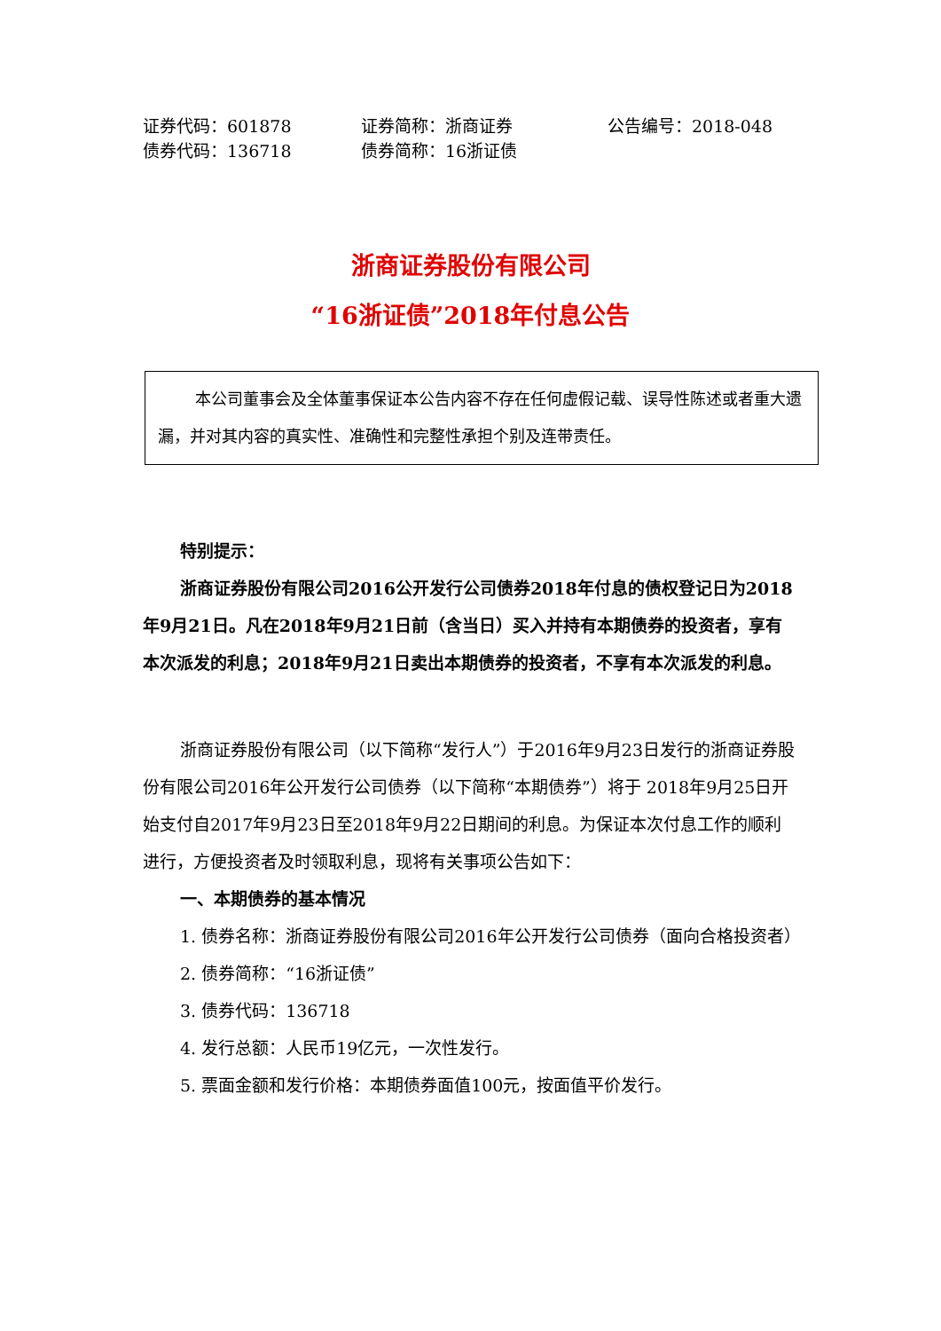证券代码：601878 证券简称：浙商证券 公告编号：2018-048
债券代码：136718 债券简称：16浙证债
浙商证券股份有限公司
“16浙证债”2018年付息公告
本公司董事会及全体董事保证本公告内容不存在任何虚假记载、误导性陈述或者重大遗漏，并对其内容的真实性、准确性和完整性承担个别及连带责任。
特别提示：
浙商证券股份有限公司2016公开发行公司债券2018年付息的债权登记日为2018年9月21日。凡在2018年9月21日前（含当日）买入并持有本期债券的投资者，享有本次派发的利息；2018年9月21日卖出本期债券的投资者，不享有本次派发的利息。
浙商证券股份有限公司（以下简称“发行人”）于2016年9月23日发行的浙商证券股份有限公司2016年公开发行公司债券（以下简称“本期债券”）将于 2018年9月25日开始支付自2017年9月23日至2018年9月22日期间的利息。为保证本次付息工作的顺利进行，方便投资者及时领取利息，现将有关事项公告如下：
一、本期债券的基本情况
1. 债券名称：浙商证券股份有限公司2016年公开发行公司债券（面向合格投资者）
2. 债券简称：“16浙证债”
3. 债券代码：136718
4. 发行总额：人民币19亿元，一次性发行。
5. 票面金额和发行价格：本期债券面值100元，按面值平价发行。